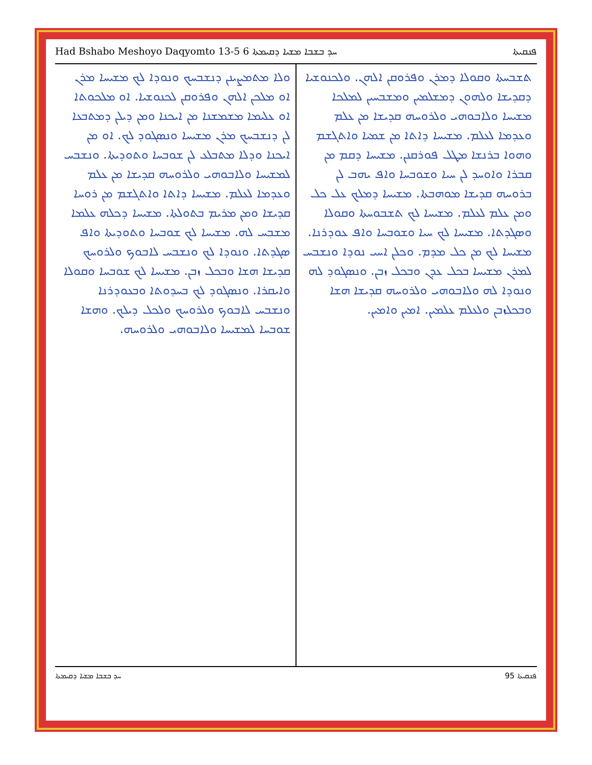Had Bshabo Meshoyo Daqyomto 13-5 ܚܕ ܒܫܒܐ ܡܫܝܐ ܕܩܝܡܬܐ 6 ܦܢܩܝܬܐ
ܬܫܒܚܬܐ ܘܩܘܠܐ ܕܡܪܢ ܘܦܪܘܩܢ ܐܠܗܢ. ܘܠܟܢܘܫܝܐ ܕܩܕܝܫܐ ܘܠܗܘܢ ܕܡܫܠܡܝܢ ܘܡܫܒܚܝܢ ܠܡܠܟܐ ܡܫܝܚܐ ܘܠܐܒܘܗܝ ܘܠܪܘܚܗ ܩܕܝܫܐ ܡܢ ܥܠܡ ܘܥܕܡܐ ܠܥܠܡ. ܡܫܝܚܐ ܕܐܬܐ ܡܢ ܫܡܝܐ ܘܐܬܓܫܡ ܘܗܘܐ ܒܪܢܫܐ ܡܛܠ ܦܘܪܩܢܢ. ܡܫܝܚܐ ܕܩܡ ܡܢ ܩܒܪܐ ܘܐܘܚܕ ܠܢ ܚܝܐ ܘܫܘܒܚܐ ܘܐܦ ܝܗܒ ܠܢ ܒܪܘܚܗ ܩܕܝܫܐ ܡܘܗܒܬܐ. ܡܫܝܚܐ ܕܡܠܟ ܥܠ ܟܠ ܘܡܢ ܥܠܡ ܠܥܠܡ. ܡܫܝܚܐ ܠܟ ܬܫܒܘܚܬܐ ܘܩܘܠܐ ܘܣܓܕܬܐ. ܡܫܝܚܐ ܠܟ ܚܝܐ ܘܫܘܒܚܐ ܘܐܦ ܥܘܕܪܢܐ. ܡܫܝܚܐ ܠܟ ܡܢ ܟܠ ܡܕܡ. ܘܟܠܢ ܐܚܝ ܢܘܕܐ ܘܢܫܒܚ ܠܡܪܢ ܡܫܝܚܐ ܒܟܠ ܥܕܢ ܘܒܟܠ ܙܒܢ. ܘܢܣܓܘܕ ܠܗ ܘܢܘܕܐ ܠܗ ܘܠܐܒܘܗܝ ܘܠܪܘܚܗ ܩܕܝܫܐ ܗܫܐ ܘܒܟܠܙܒܢ ܘܠܥܠܡ ܥܠܡܝܢ. ܐܡܝܢ ܘܐܡܝܢ.
ܘܠܐ ܡܬܡܨܝܢܢ ܕܢܫܒܚܟ ܘܢܘܕܐ ܠܟ ܡܫܝܚܐ ܡܪܢ ܐܘ ܡܠܟܢ ܐܠܗܢ ܘܦܪܘܩܢ ܠܟܢܘܫܝܐ. ܐܘ ܡܠܟܘܬܐ ܐܘ ܥܠܝܡܐ ܡܫܡܫܢܐ ܡܢ ܐܝܟܢܐ ܘܡܢ ܕܝܠܢ ܕܡܬܒܥܐ ܠܢ ܕܢܫܒܚܟ ܡܪܢ ܡܫܝܚܐ ܘܢܣܓܘܕ ܠܟ. ܐܘ ܡܢ ܐܝܟܢܐ ܘܕܠܐ ܡܬܒܠܥ ܠܢ ܫܘܒܚܐ ܘܬܘܕܝܬܐ. ܘܢܫܒܚ ܠܡܫܝܚܐ ܘܠܐܒܘܗܝ ܘܠܪܘܚܗ ܩܕܝܫܐ ܡܢ ܥܠܡ ܘܥܕܡܐ ܠܥܠܡ. ܡܫܝܚܐ ܕܐܬܐ ܘܐܬܓܫܡ ܡܢ ܪܘܚܐ ܩܕܝܫܐ ܘܡܢ ܡܪܝܡ ܒܬܘܠܬܐ. ܡܫܝܚܐ ܕܟܠܗ ܥܠܡܐ ܡܫܒܚ ܠܗ. ܡܫܝܚܐ ܠܟ ܫܘܒܚܐ ܘܬܘܕܝܬܐ ܘܐܦ ܣܓܕܬܐ. ܘܢܘܕܐ ܠܟ ܘܢܫܒܚ ܠܐܒܘܟ ܘܠܪܘܚܟ ܩܕܝܫܐ ܗܫܐ ܘܒܟܠ ܙܒܢ. ܡܫܝܚܐ ܠܟ ܫܘܒܚܐ ܘܩܘܠܐ ܘܐܝܩܪܐ. ܘܢܣܓܘܕ ܠܟ ܒܚܕܘܬܐ ܘܒܥܘܕܪܢܐ ܘܢܫܒܚ ܠܐܒܘܟ ܘܠܪܘܚܟ ܘܠܟܠ ܕܝܠܟ. ܘܗܫܐ ܫܘܒܚܐ ܠܡܫܝܚܐ ܘܠܐܒܘܗܝ ܘܠܪܘܚܗ.
ܚܕ ܒܫܒܐ ܡܫܝܐ ܕܩܝܡܬܐ ܦܢܩܝܬܐ 95